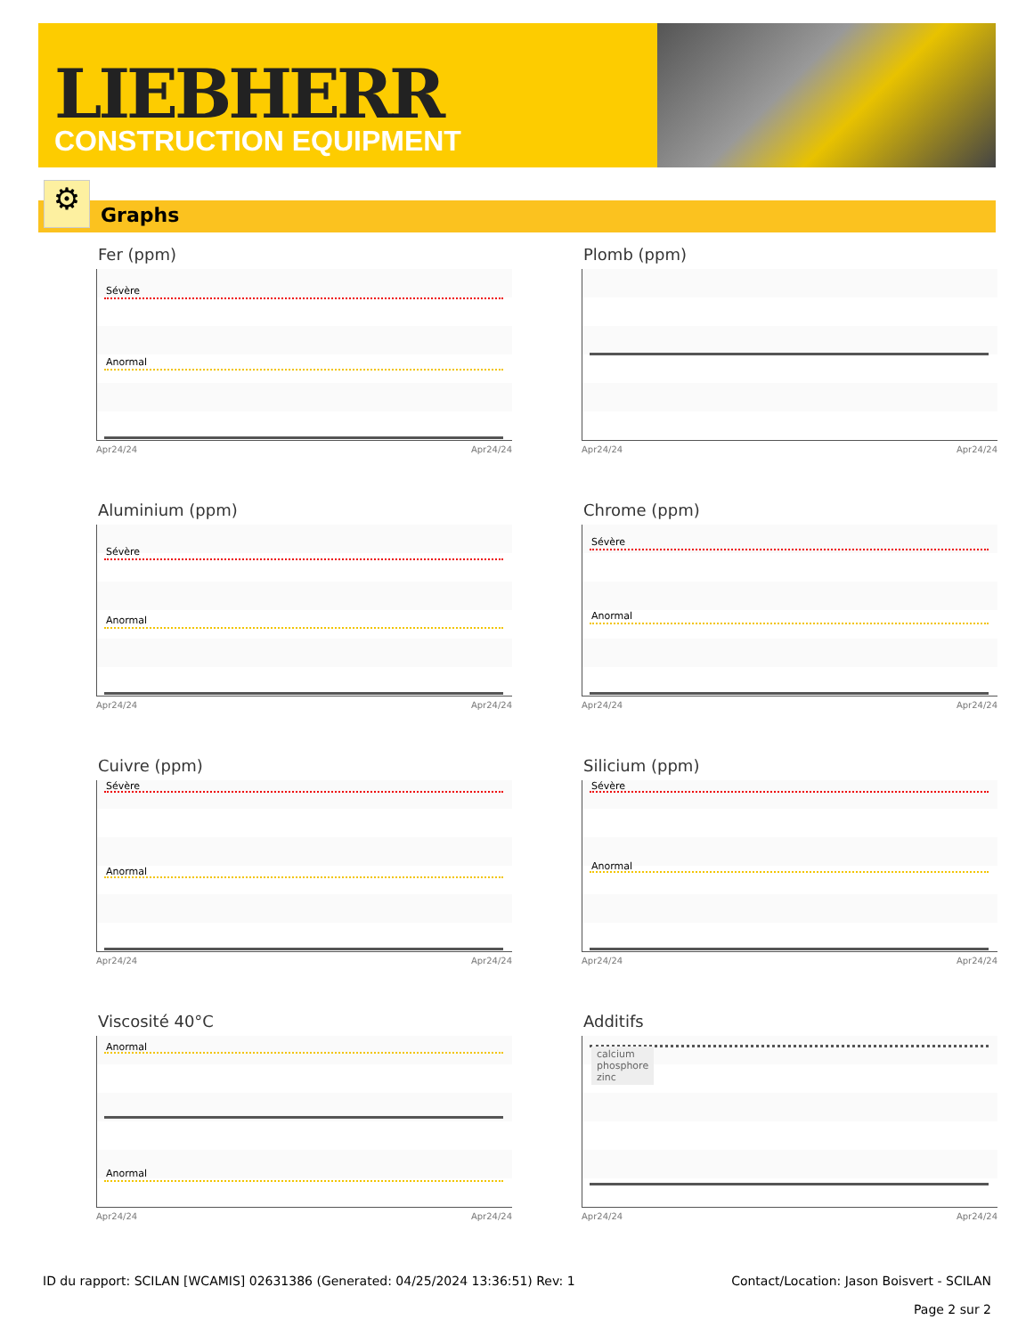LIEBHERR
CONSTRUCTION EQUIPMENT
Graphs ⚙
Fer (ppm)
Sévère
Anormal
Apr24/24 Apr24/24
Plomb (ppm)
Apr24/24 Apr24/24
Aluminium (ppm)
Sévère
Anormal
Apr24/24 Apr24/24
Chrome (ppm)
Sévère
Anormal
Apr24/24 Apr24/24
Cuivre (ppm)
Sévère
Anormal
Apr24/24 Apr24/24
Silicium (ppm)
Sévère
Anormal
Apr24/24 Apr24/24
Viscosité 40°C
Anormal
Anormal
Apr24/24 Apr24/24
Additifs
calcium
phosphore
zinc
Apr24/24 Apr24/24
ID du rapport: SCILAN [WCAMIS] 02631386 (Generated: 04/25/2024 13:36:51) Rev: 1
Contact/Location: Jason Boisvert - SCILAN
Page 2 sur 2